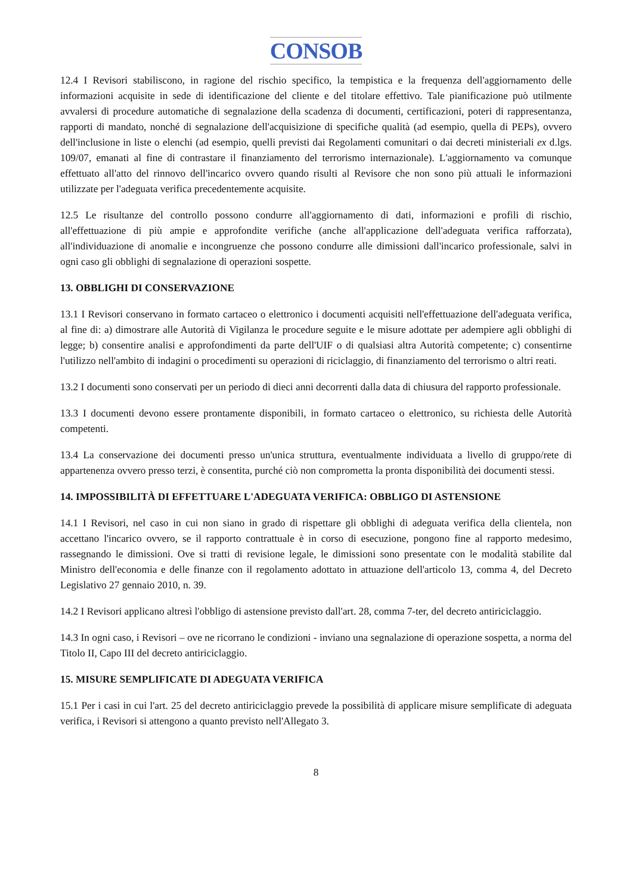CONSOB
12.4 I Revisori stabiliscono, in ragione del rischio specifico, la tempistica e la frequenza dell'aggiornamento delle informazioni acquisite in sede di identificazione del cliente e del titolare effettivo. Tale pianificazione può utilmente avvalersi di procedure automatiche di segnalazione della scadenza di documenti, certificazioni, poteri di rappresentanza, rapporti di mandato, nonché di segnalazione dell'acquisizione di specifiche qualità (ad esempio, quella di PEPs), ovvero dell'inclusione in liste o elenchi (ad esempio, quelli previsti dai Regolamenti comunitari o dai decreti ministeriali ex d.lgs. 109/07, emanati al fine di contrastare il finanziamento del terrorismo internazionale). L'aggiornamento va comunque effettuato all'atto del rinnovo dell'incarico ovvero quando risulti al Revisore che non sono più attuali le informazioni utilizzate per l'adeguata verifica precedentemente acquisite.
12.5 Le risultanze del controllo possono condurre all'aggiornamento di dati, informazioni e profili di rischio, all'effettuazione di più ampie e approfondite verifiche (anche all'applicazione dell'adeguata verifica rafforzata), all'individuazione di anomalie e incongruenze che possono condurre alle dimissioni dall'incarico professionale, salvi in ogni caso gli obblighi di segnalazione di operazioni sospette.
13. OBBLIGHI DI CONSERVAZIONE
13.1 I Revisori conservano in formato cartaceo o elettronico i documenti acquisiti nell'effettuazione dell'adeguata verifica, al fine di: a) dimostrare alle Autorità di Vigilanza le procedure seguite e le misure adottate per adempiere agli obblighi di legge; b) consentire analisi e approfondimenti da parte dell'UIF o di qualsiasi altra Autorità competente; c) consentirne l'utilizzo nell'ambito di indagini o procedimenti su operazioni di riciclaggio, di finanziamento del terrorismo o altri reati.
13.2 I documenti sono conservati per un periodo di dieci anni decorrenti dalla data di chiusura del rapporto professionale.
13.3 I documenti devono essere prontamente disponibili, in formato cartaceo o elettronico, su richiesta delle Autorità competenti.
13.4 La conservazione dei documenti presso un'unica struttura, eventualmente individuata a livello di gruppo/rete di appartenenza ovvero presso terzi, è consentita, purché ciò non comprometta la pronta disponibilità dei documenti stessi.
14. IMPOSSIBILITÀ DI EFFETTUARE L'ADEGUATA VERIFICA: OBBLIGO DI ASTENSIONE
14.1 I Revisori, nel caso in cui non siano in grado di rispettare gli obblighi di adeguata verifica della clientela, non accettano l'incarico ovvero, se il rapporto contrattuale è in corso di esecuzione, pongono fine al rapporto medesimo, rassegnando le dimissioni. Ove si tratti di revisione legale, le dimissioni sono presentate con le modalità stabilite dal Ministro dell'economia e delle finanze con il regolamento adottato in attuazione dell'articolo 13, comma 4, del Decreto Legislativo 27 gennaio 2010, n. 39.
14.2 I Revisori applicano altresì l'obbligo di astensione previsto dall'art. 28, comma 7-ter, del decreto antiriciclaggio.
14.3 In ogni caso, i Revisori – ove ne ricorrano le condizioni - inviano una segnalazione di operazione sospetta, a norma del Titolo II, Capo III del decreto antiriciclaggio.
15. MISURE SEMPLIFICATE DI ADEGUATA VERIFICA
15.1 Per i casi in cui l'art. 25 del decreto antiriciclaggio prevede la possibilità di applicare misure semplificate di adeguata verifica, i Revisori si attengono a quanto previsto nell'Allegato 3.
8